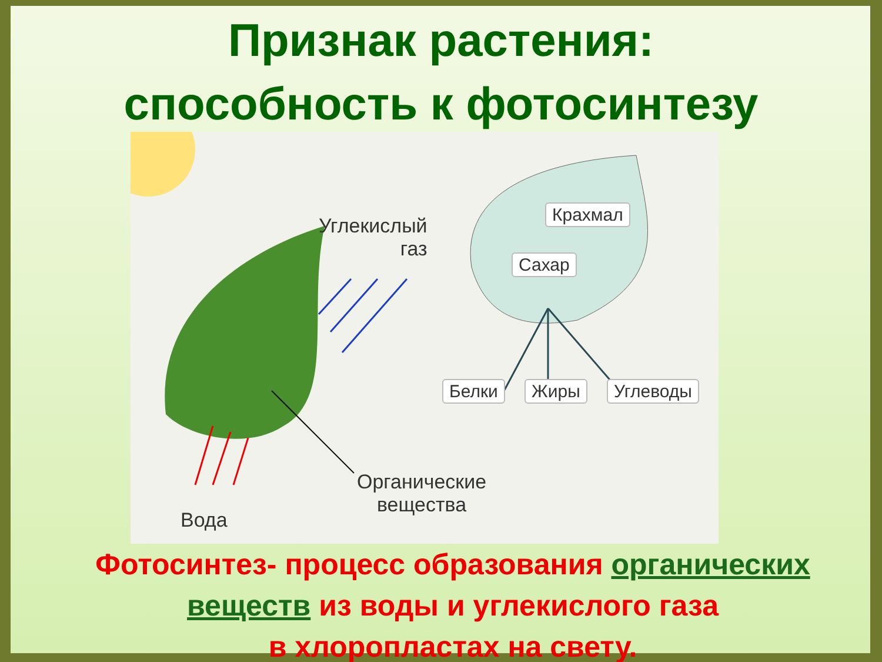Признак растения:
способность к фотосинтезу
Углекислый
газ
Крахмал
Сахар
Белки Жиры Углеводы
Органические
вещества
Вода
Фотосинтез- процесс образования органических веществ из воды и углекислого газа
в хлоропластах на свету.